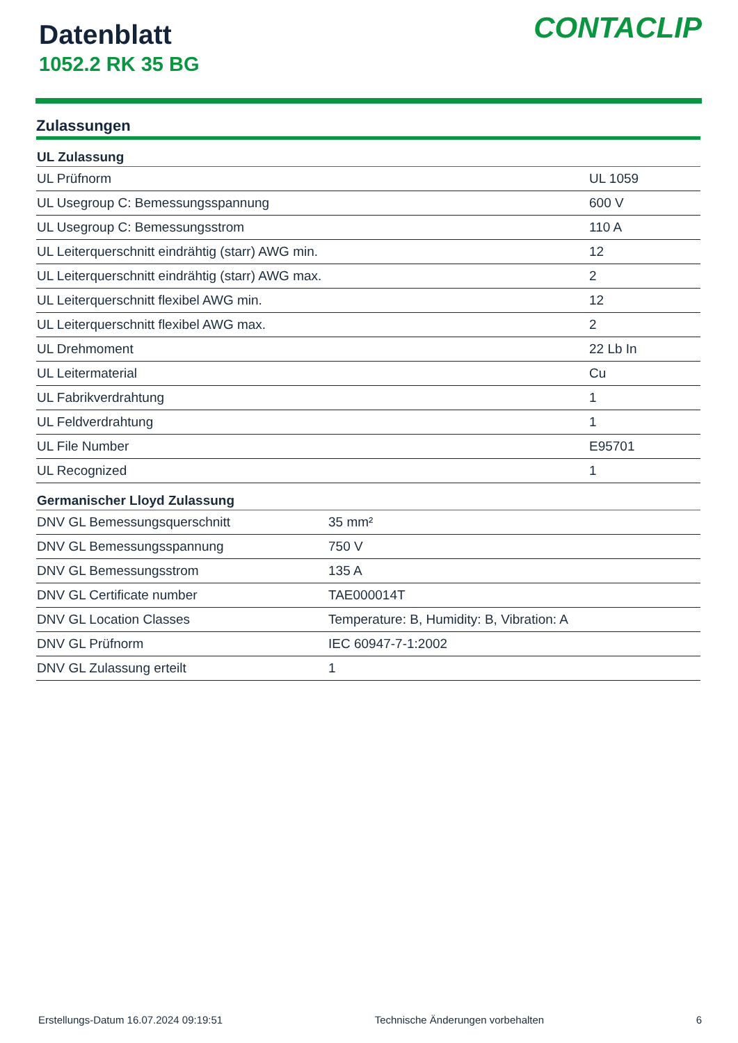Datenblatt
1052.2 RK 35 BG
CONTACLIP
Zulassungen
| UL Zulassung | |
| --- | --- |
| UL Prüfnorm | UL 1059 |
| UL Usegroup C: Bemessungsspannung | 600 V |
| UL Usegroup C: Bemessungsstrom | 110 A |
| UL Leiterquerschnitt eindrähtig (starr) AWG min. | 12 |
| UL Leiterquerschnitt eindrähtig (starr) AWG max. | 2 |
| UL Leiterquerschnitt flexibel AWG min. | 12 |
| UL Leiterquerschnitt flexibel AWG max. | 2 |
| UL Drehmoment | 22 Lb In |
| UL Leitermaterial | Cu |
| UL Fabrikverdrahtung | 1 |
| UL Feldverdrahtung | 1 |
| UL File Number | E95701 |
| UL Recognized | 1 |
| Germanischer Lloyd Zulassung | |
| --- | --- |
| DNV GL Bemessungsquerschnitt | 35 mm² |
| DNV GL Bemessungsspannung | 750 V |
| DNV GL Bemessungsstrom | 135 A |
| DNV GL Certificate number | TAE000014T |
| DNV GL Location Classes | Temperature: B, Humidity: B, Vibration: A |
| DNV GL Prüfnorm | IEC 60947-7-1:2002 |
| DNV GL Zulassung erteilt | 1 |
Erstellungs-Datum 16.07.2024 09:19:51 Technische Änderungen vorbehalten 6